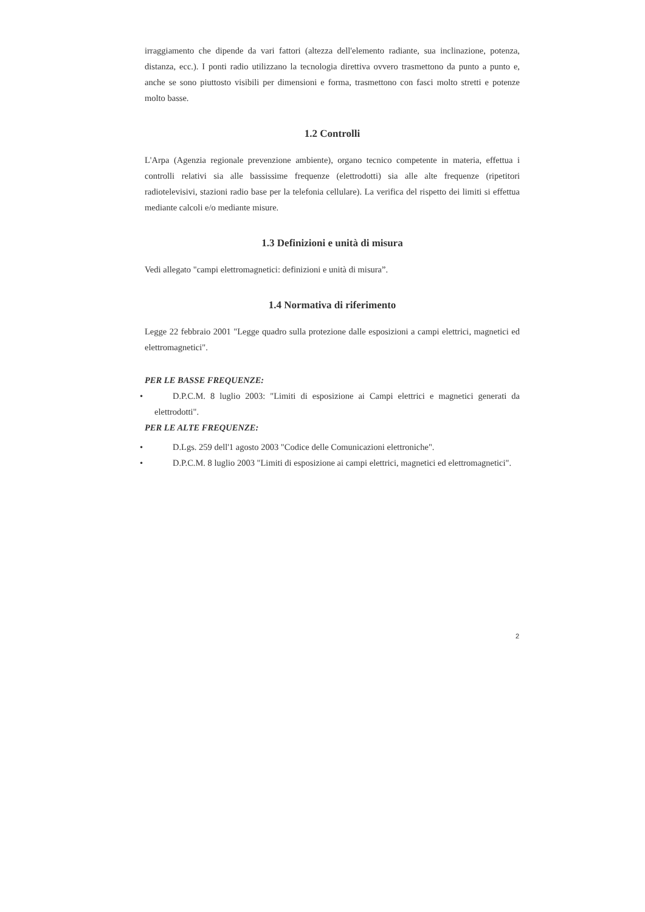irraggiamento che dipende da vari fattori (altezza dell'elemento radiante, sua inclinazione, potenza, distanza, ecc.). I ponti radio utilizzano la tecnologia direttiva ovvero trasmettono da punto a punto e, anche se sono piuttosto visibili per dimensioni e forma, trasmettono con fasci molto stretti e potenze molto basse.
1.2 Controlli
L'Arpa (Agenzia regionale prevenzione ambiente), organo tecnico competente in materia, effettua i controlli relativi sia alle bassissime frequenze (elettrodotti) sia alle alte frequenze (ripetitori radiotelevisivi, stazioni radio base per la telefonia cellulare). La verifica del rispetto dei limiti si effettua mediante calcoli e/o mediante misure.
1.3 Definizioni e unità di misura
Vedi allegato "campi elettromagnetici: definizioni e unità di misura”.
1.4 Normativa di riferimento
Legge 22 febbraio 2001 "Legge quadro sulla protezione dalle esposizioni a campi elettrici, magnetici ed elettromagnetici".
PER LE BASSE FREQUENZE:
• D.P.C.M. 8 luglio 2003: "Limiti di esposizione ai Campi elettrici e magnetici generati da elettrodotti".
PER LE ALTE FREQUENZE:
• D.Lgs. 259 dell'1 agosto 2003 "Codice delle Comunicazioni elettroniche".
• D.P.C.M. 8 luglio 2003 "Limiti di esposizione ai campi elettrici, magnetici ed elettromagnetici".
2